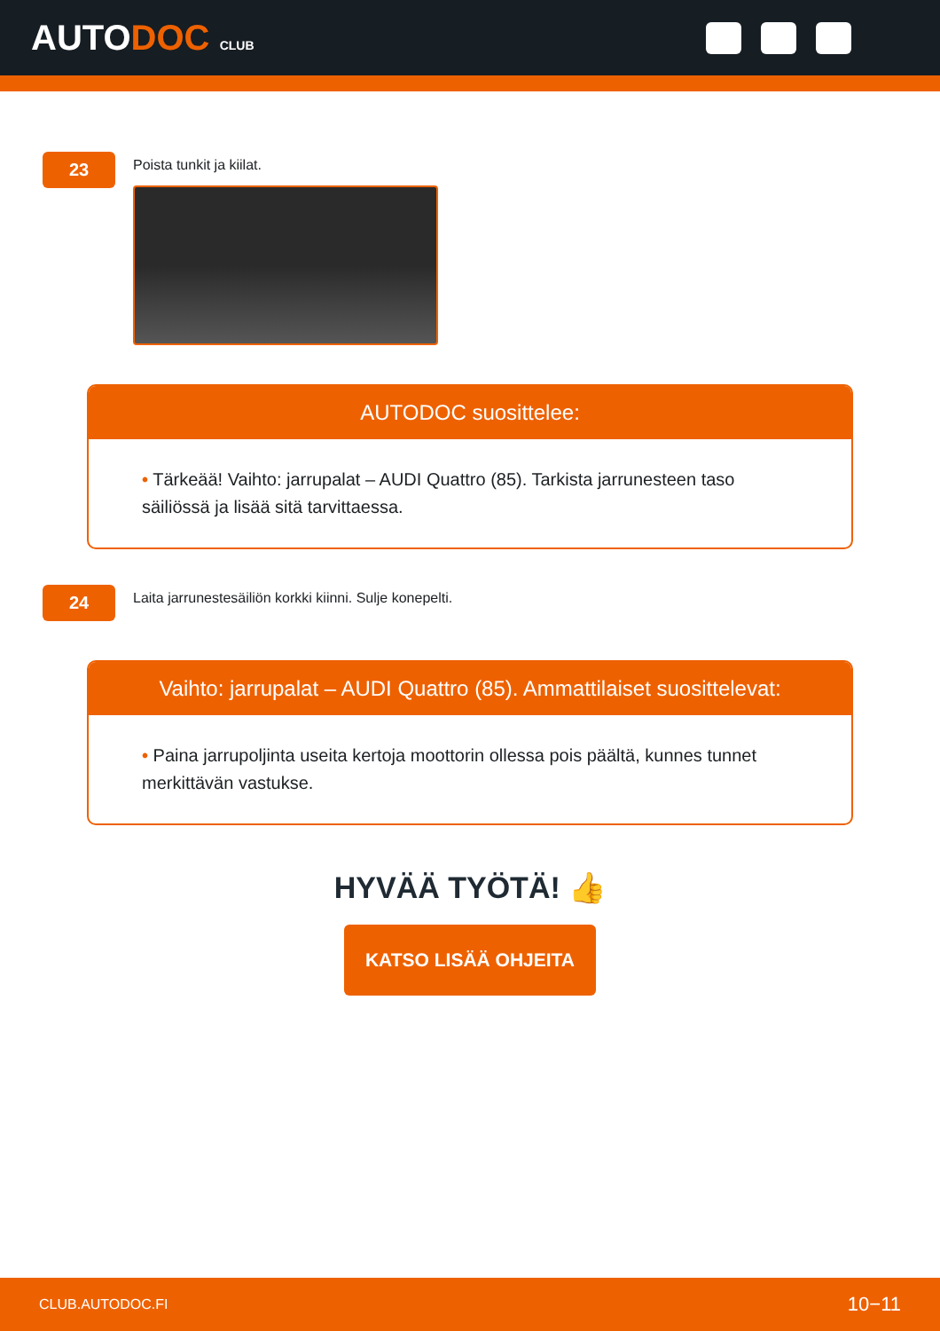AUTODOC CLUB
23
Poista tunkit ja kiilat.
AUTODOC suosittelee:
• Tärkeää! Vaihto: jarrupalat – AUDI Quattro (85). Tarkista jarrunesteen taso säiliössä ja lisää sitä tarvittaessa.
24
Laita jarrunestesäiliön korkki kiinni. Sulje konepelti.
Vaihto: jarrupalat – AUDI Quattro (85). Ammattilaiset suosittelevat:
• Paina jarrupoljinta useita kertoja moottorin ollessa pois päältä, kunnes tunnet merkittävän vastukse.
HYVÄÄ TYÖTÄ! 👍
KATSO LISÄÄ OHJEITA
CLUB.AUTODOC.FI 10−11